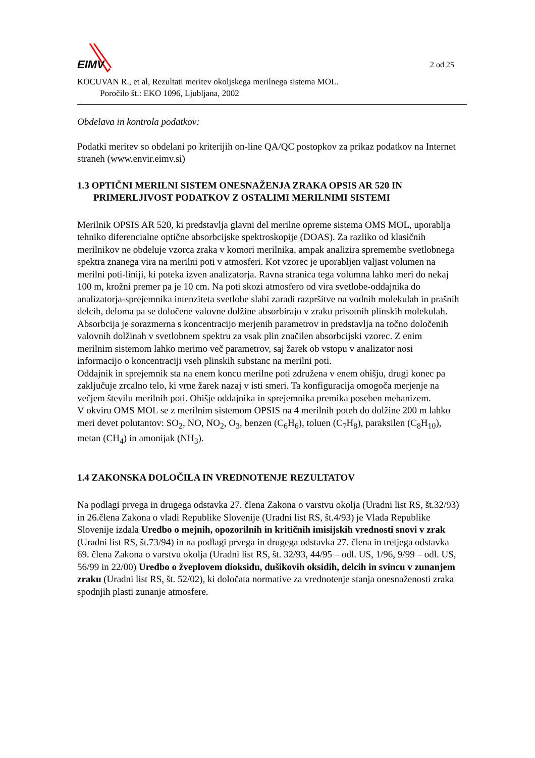EIMV
2 od 25
KOCUVAN R., et al, Rezultati meritev okoljskega merilnega sistema MOL.
Poročilo št.: EKO 1096, Ljubljana, 2002
Obdelava in kontrola podatkov:
Podatki meritev so obdelani po kriterijih on-line QA/QC postopkov za prikaz podatkov na Internet straneh (www.envir.eimv.si)
1.3 OPTIČNI MERILNI SISTEM ONESNAŽENJA ZRAKA OPSIS AR 520 IN
PRIMERLJIVOST PODATKOV Z OSTALIMI MERILNIMI SISTEMI
Merilnik OPSIS AR 520, ki predstavlja glavni del merilne opreme sistema OMS MOL, uporablja tehniko diferencialne optične absorbcijske spektroskopije (DOAS). Za razliko od klasičnih merilnikov ne obdeluje vzorca zraka v komori merilnika, ampak analizira spremembe svetlobnega spektra znanega vira na merilni poti v atmosferi. Kot vzorec je uporabljen valjast volumen na merilni poti-liniji, ki poteka izven analizatorja. Ravna stranica tega volumna lahko meri do nekaj 100 m, krožni premer pa je 10 cm. Na poti skozi atmosfero od vira svetlobe-oddajnika do analizatorja-sprejemnika intenziteta svetlobe slabi zaradi razpršitve na vodnih molekulah in prašnih delcih, deloma pa se določene valovne dolžine absorbirajo v zraku prisotnih plinskih molekulah. Absorbcija je sorazmerna s koncentracijo merjenih parametrov in predstavlja na točno določenih valovnih dolžinah v svetlobnem spektru za vsak plin značilen absorbcijski vzorec. Z enim merilnim sistemom lahko merimo več parametrov, saj žarek ob vstopu v analizator nosi informacijo o koncentraciji vseh plinskih substanc na merilni poti.
Oddajnik in sprejemnik sta na enem koncu merilne poti združena v enem ohišju, drugi konec pa zaključuje zrcalno telo, ki vrne žarek nazaj v isti smeri. Ta konfiguracija omogoča merjenje na večjem številu merilnih poti. Ohišje oddajnika in sprejemnika premika poseben mehanizem.
V okviru OMS MOL se z merilnim sistemom OPSIS na 4 merilnih poteh do dolžine 200 m lahko meri devet polutantov: SO<sub>2</sub>, NO, NO<sub>2</sub>, O<sub>3</sub>, benzen (C<sub>6</sub>H<sub>6</sub>), toluen (C<sub>7</sub>H<sub>8</sub>), paraksilen (C<sub>8</sub>H<sub>10</sub>), metan (CH<sub>4</sub>) in amonijak (NH<sub>3</sub>).
1.4 ZAKONSKA DOLOČILA IN VREDNOTENJE REZULTATOV
Na podlagi prvega in drugega odstavka 27. člena Zakona o varstvu okolja (Uradni list RS, št.32/93) in 26.člena Zakona o vladi Republike Slovenije (Uradni list RS, št.4/93) je Vlada Republike Slovenije izdala Uredbo o mejnih, opozorilnih in kritičnih imisijskih vrednosti snovi v zrak (Uradni list RS, št.73/94) in na podlagi prvega in drugega odstavka 27. člena in tretjega odstavka 69. člena Zakona o varstvu okolja (Uradni list RS, št. 32/93, 44/95 – odl. US, 1/96, 9/99 – odl. US, 56/99 in 22/00) Uredbo o žveplovem dioksidu, dušikovih oksidih, delcih in svincu v zunanjem zraku (Uradni list RS, št. 52/02), ki določata normative za vrednotenje stanja onesnaženosti zraka spodnjih plasti zunanje atmosfere.